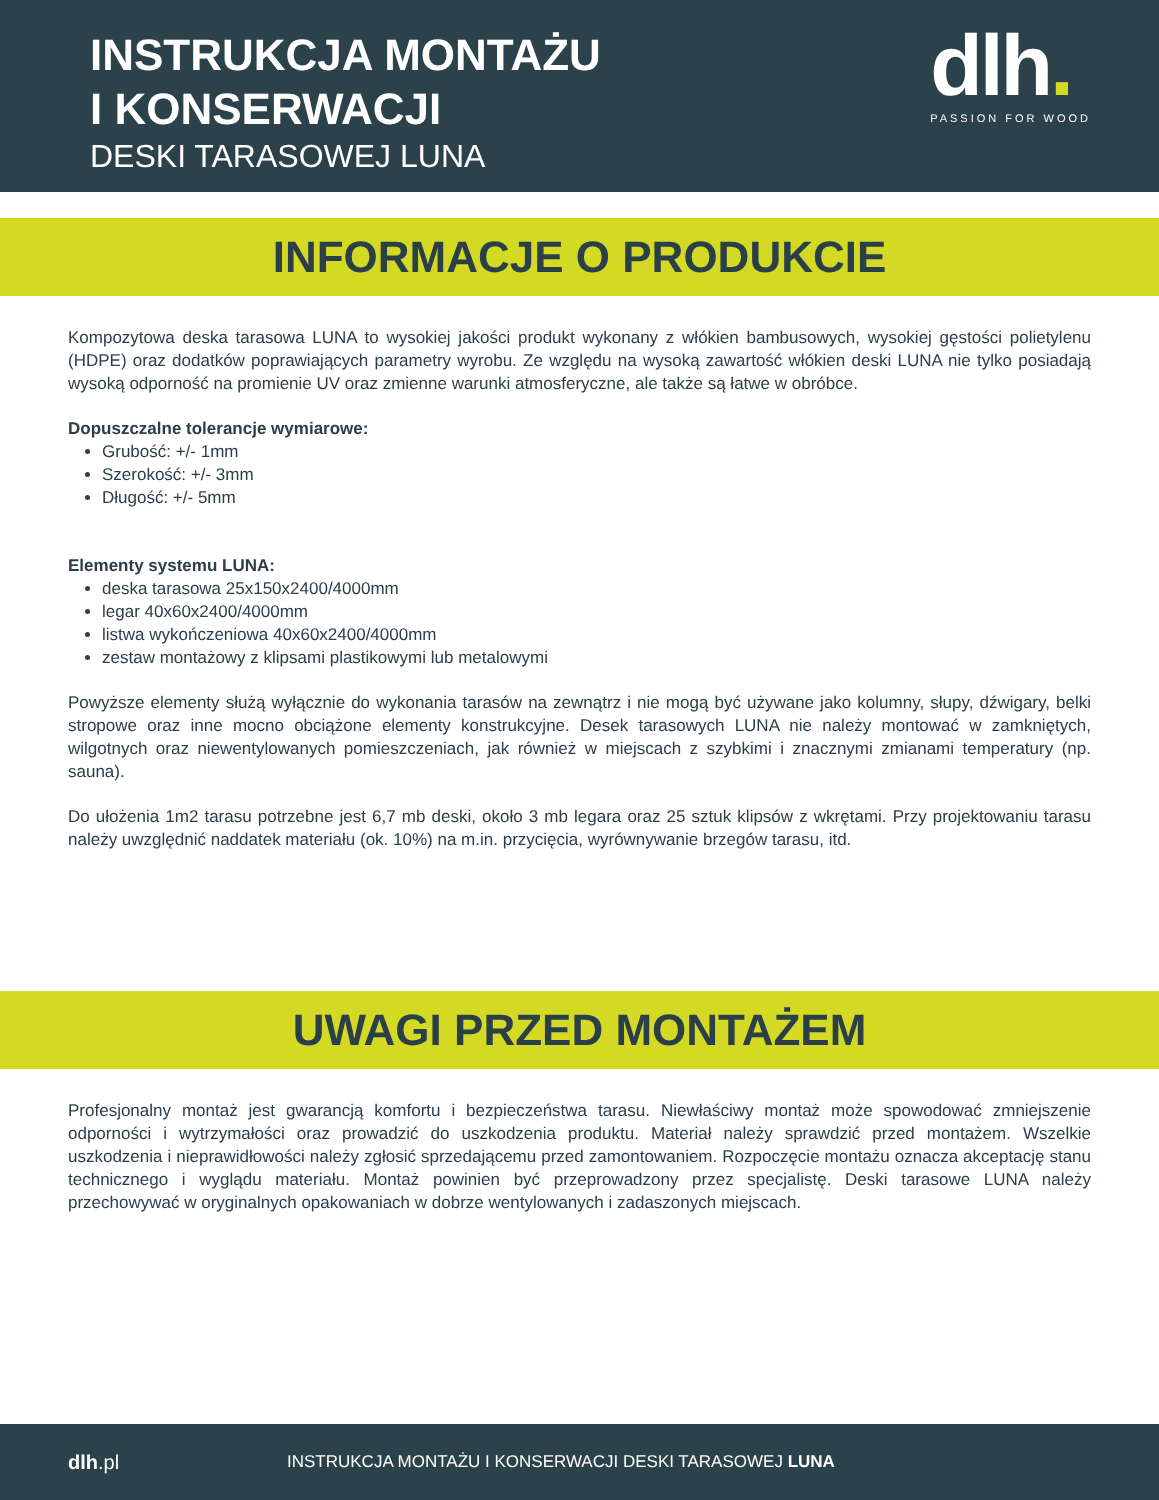INSTRUKCJA MONTAŻU
I KONSERWACJI
DESKI TARASOWEJ LUNA
dlh.
PASSION FOR WOOD
INFORMACJE O PRODUKCIE
Kompozytowa deska tarasowa LUNA to wysokiej jakości produkt wykonany z włókien bambusowych, wysokiej gęstości polietylenu (HDPE) oraz dodatków poprawiających parametry wyrobu. Ze względu na wysoką zawartość włókien deski LUNA nie tylko posiadają wysoką odporność na promienie UV oraz zmienne warunki atmosferyczne, ale także są łatwe w obróbce.
Dopuszczalne tolerancje wymiarowe:
Grubość: +/- 1mm
Szerokość: +/- 3mm
Długość: +/- 5mm
Elementy systemu LUNA:
deska tarasowa 25x150x2400/4000mm
legar 40x60x2400/4000mm
listwa wykończeniowa 40x60x2400/4000mm
zestaw montażowy z klipsami plastikowymi lub metalowymi
Powyższe elementy służą wyłącznie do wykonania tarasów na zewnątrz i nie mogą być używane jako kolumny, słupy, dźwigary, belki stropowe oraz inne mocno obciążone elementy konstrukcyjne. Desek tarasowych LUNA nie należy montować w zamkniętych, wilgotnych oraz niewentylowanych pomieszczeniach, jak również w miejscach z szybkimi i znacznymi zmianami temperatury (np. sauna).
Do ułożenia 1m2 tarasu potrzebne jest 6,7 mb deski, około 3 mb legara oraz 25 sztuk klipsów z wkrętami. Przy projektowaniu tarasu należy uwzględnić naddatek materiału (ok. 10%) na m.in. przycięcia, wyrównywanie brzegów tarasu, itd.
UWAGI PRZED MONTAŻEM
Profesjonalny montaż jest gwarancją komfortu i bezpieczeństwa tarasu. Niewłaściwy montaż może spowodować zmniejszenie odporności i wytrzymałości oraz prowadzić do uszkodzenia produktu. Materiał należy sprawdzić przed montażem. Wszelkie uszkodzenia i nieprawidłowości należy zgłosić sprzedającemu przed zamontowaniem. Rozpoczęcie montażu oznacza akceptację stanu technicznego i wyglądu materiału. Montaż powinien być przeprowadzony przez specjalistę. Deski tarasowe LUNA należy przechowywać w oryginalnych opakowaniach w dobrze wentylowanych i zadaszonych miejscach.
dlh.pl INSTRUKCJA MONTAŻU I KONSERWACJI DESKI TARASOWEJ LUNA